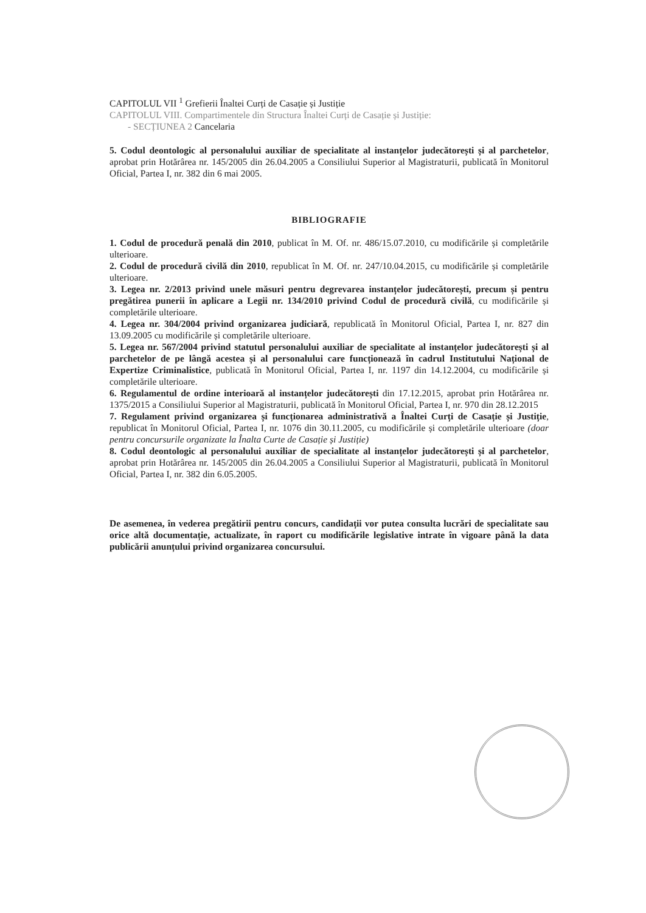CAPITOLUL VII <sup>1</sup> Grefierii Înaltei Curți de Casație și Justiție
CAPITOLUL VIII. Compartimentele din Structura Înaltei Curți de Casație și Justiție:
- SECȚIUNEA 2 Cancelaria
5. Codul deontologic al personalului auxiliar de specialitate al instanțelor judecătorești și al parchetelor, aprobat prin Hotărârea nr. 145/2005 din 26.04.2005 a Consiliului Superior al Magistraturii, publicată în Monitorul Oficial, Partea I, nr. 382 din 6 mai 2005.
BIBLIOGRAFIE
1. Codul de procedură penală din 2010, publicat în M. Of. nr. 486/15.07.2010, cu modificările și completările ulterioare.
2. Codul de procedură civilă din 2010, republicat în M. Of. nr. 247/10.04.2015, cu modificările și completările ulterioare.
3. Legea nr. 2/2013 privind unele măsuri pentru degrevarea instanțelor judecătorești, precum și pentru pregătirea punerii în aplicare a Legii nr. 134/2010 privind Codul de procedură civilă, cu modificările și completările ulterioare.
4. Legea nr. 304/2004 privind organizarea judiciară, republicată în Monitorul Oficial, Partea I, nr. 827 din 13.09.2005 cu modificările și completările ulterioare.
5. Legea nr. 567/2004 privind statutul personalului auxiliar de specialitate al instanțelor judecătorești și al parchetelor de pe lângă acestea și al personalului care funcționează în cadrul Institutului Național de Expertize Criminalistice, publicată în Monitorul Oficial, Partea I, nr. 1197 din 14.12.2004, cu modificările și completările ulterioare.
6. Regulamentul de ordine interioară al instanțelor judecătorești din 17.12.2015, aprobat prin Hotărârea nr. 1375/2015 a Consiliului Superior al Magistraturii, publicată în Monitorul Oficial, Partea I, nr. 970 din 28.12.2015
7. Regulament privind organizarea și funcționarea administrativă a Înaltei Curți de Casație și Justiție, republicat în Monitorul Oficial, Partea I, nr. 1076 din 30.11.2005, cu modificările și completările ulterioare (doar pentru concursurile organizate la Înalta Curte de Casație și Justiție)
8. Codul deontologic al personalului auxiliar de specialitate al instanțelor judecătorești și al parchetelor, aprobat prin Hotărârea nr. 145/2005 din 26.04.2005 a Consiliului Superior al Magistraturii, publicată în Monitorul Oficial, Partea I, nr. 382 din 6.05.2005.
De asemenea, în vederea pregătirii pentru concurs, candidații vor putea consulta lucrări de specialitate sau orice altă documentație, actualizate, în raport cu modificările legislative intrate în vigoare până la data publicării anunțului privind organizarea concursului.